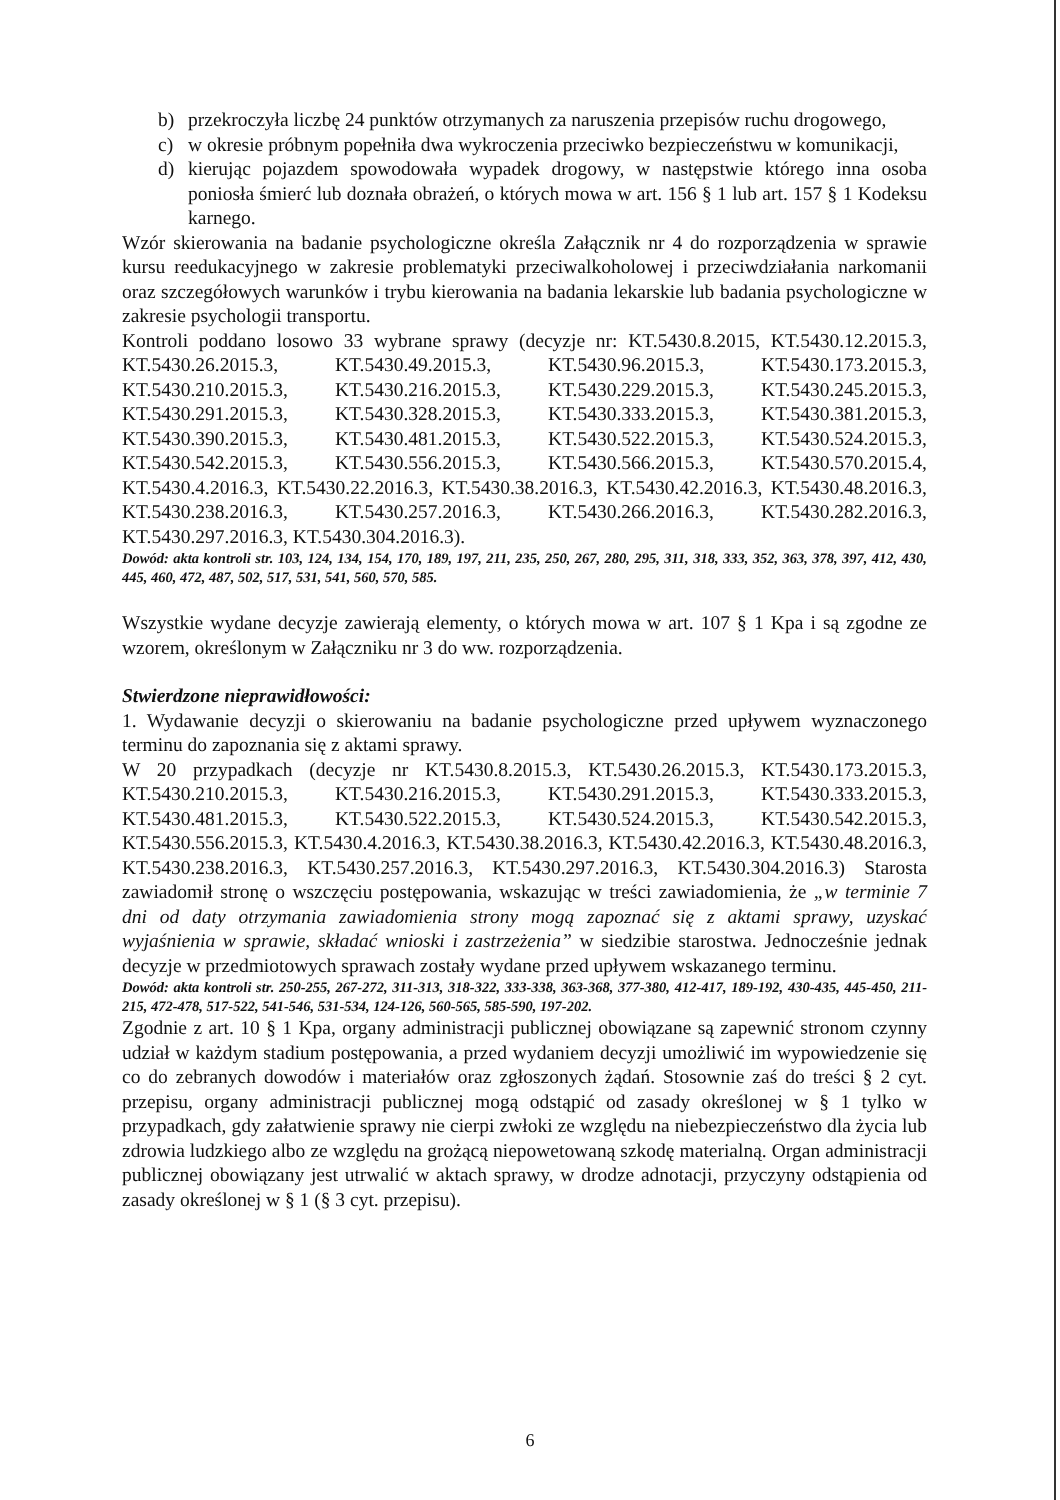b) przekroczyła liczbę 24 punktów otrzymanych za naruszenia przepisów ruchu drogowego,
c) w okresie próbnym popełniła dwa wykroczenia przeciwko bezpieczeństwu w komunikacji,
d) kierując pojazdem spowodowała wypadek drogowy, w następstwie którego inna osoba poniosła śmierć lub doznała obrażeń, o których mowa w art. 156 § 1 lub art. 157 § 1 Kodeksu karnego.
Wzór skierowania na badanie psychologiczne określa Załącznik nr 4 do rozporządzenia w sprawie kursu reedukacyjnego w zakresie problematyki przeciwalkoholowej i przeciwdziałania narkomanii oraz szczegółowych warunków i trybu kierowania na badania lekarskie lub badania psychologiczne w zakresie psychologii transportu.
Kontroli poddano losowo 33 wybrane sprawy (decyzje nr: KT.5430.8.2015, KT.5430.12.2015.3, KT.5430.26.2015.3, KT.5430.49.2015.3, KT.5430.96.2015.3, KT.5430.173.2015.3, KT.5430.210.2015.3, KT.5430.216.2015.3, KT.5430.229.2015.3, KT.5430.245.2015.3, KT.5430.291.2015.3, KT.5430.328.2015.3, KT.5430.333.2015.3, KT.5430.381.2015.3, KT.5430.390.2015.3, KT.5430.481.2015.3, KT.5430.522.2015.3, KT.5430.524.2015.3, KT.5430.542.2015.3, KT.5430.556.2015.3, KT.5430.566.2015.3, KT.5430.570.2015.4, KT.5430.4.2016.3, KT.5430.22.2016.3, KT.5430.38.2016.3, KT.5430.42.2016.3, KT.5430.48.2016.3, KT.5430.238.2016.3, KT.5430.257.2016.3, KT.5430.266.2016.3, KT.5430.282.2016.3, KT.5430.297.2016.3, KT.5430.304.2016.3).
Dowód: akta kontroli str. 103, 124, 134, 154, 170, 189, 197, 211, 235, 250, 267, 280, 295, 311, 318, 333, 352, 363, 378, 397, 412, 430, 445, 460, 472, 487, 502, 517, 531, 541, 560, 570, 585.
Wszystkie wydane decyzje zawierają elementy, o których mowa w art. 107 § 1 Kpa i są zgodne ze wzorem, określonym w Załączniku nr 3 do ww. rozporządzenia.
Stwierdzone nieprawidłowości:
1. Wydawanie decyzji o skierowaniu na badanie psychologiczne przed upływem wyznaczonego terminu do zapoznania się z aktami sprawy.
W 20 przypadkach (decyzje nr KT.5430.8.2015.3, KT.5430.26.2015.3, KT.5430.173.2015.3, KT.5430.210.2015.3, KT.5430.216.2015.3, KT.5430.291.2015.3, KT.5430.333.2015.3, KT.5430.481.2015.3, KT.5430.522.2015.3, KT.5430.524.2015.3, KT.5430.542.2015.3, KT.5430.556.2015.3, KT.5430.4.2016.3, KT.5430.38.2016.3, KT.5430.42.2016.3, KT.5430.48.2016.3, KT.5430.238.2016.3, KT.5430.257.2016.3, KT.5430.297.2016.3, KT.5430.304.2016.3) Starosta zawiadomił stronę o wszczęciu postępowania, wskazując w treści zawiadomienia, że „w terminie 7 dni od daty otrzymania zawiadomienia strony mogą zapoznać się z aktami sprawy, uzyskać wyjaśnienia w sprawie, składać wnioski i zastrzeżenia” w siedzibie starostwa. Jednocześnie jednak decyzje w przedmiotowych sprawach zostały wydane przed upływem wskazanego terminu.
Dowód: akta kontroli str. 250-255, 267-272, 311-313, 318-322, 333-338, 363-368, 377-380, 412-417, 189-192, 430-435, 445-450, 211-215, 472-478, 517-522, 541-546, 531-534, 124-126, 560-565, 585-590, 197-202.
Zgodnie z art. 10 § 1 Kpa, organy administracji publicznej obowiązane są zapewnić stronom czynny udział w każdym stadium postępowania, a przed wydaniem decyzji umożliwić im wypowiedzenie się co do zebranych dowodów i materiałów oraz zgłoszonych żądań. Stosownie zaś do treści § 2 cyt. przepisu, organy administracji publicznej mogą odstąpić od zasady określonej w § 1 tylko w przypadkach, gdy załatwienie sprawy nie cierpi zwłoki ze względu na niebezpieczeństwo dla życia lub zdrowia ludzkiego albo ze względu na grożącą niepowetowaną szkodę materialną. Organ administracji publicznej obowiązany jest utrwalić w aktach sprawy, w drodze adnotacji, przyczyny odstąpienia od zasady określonej w § 1 (§ 3 cyt. przepisu).
6